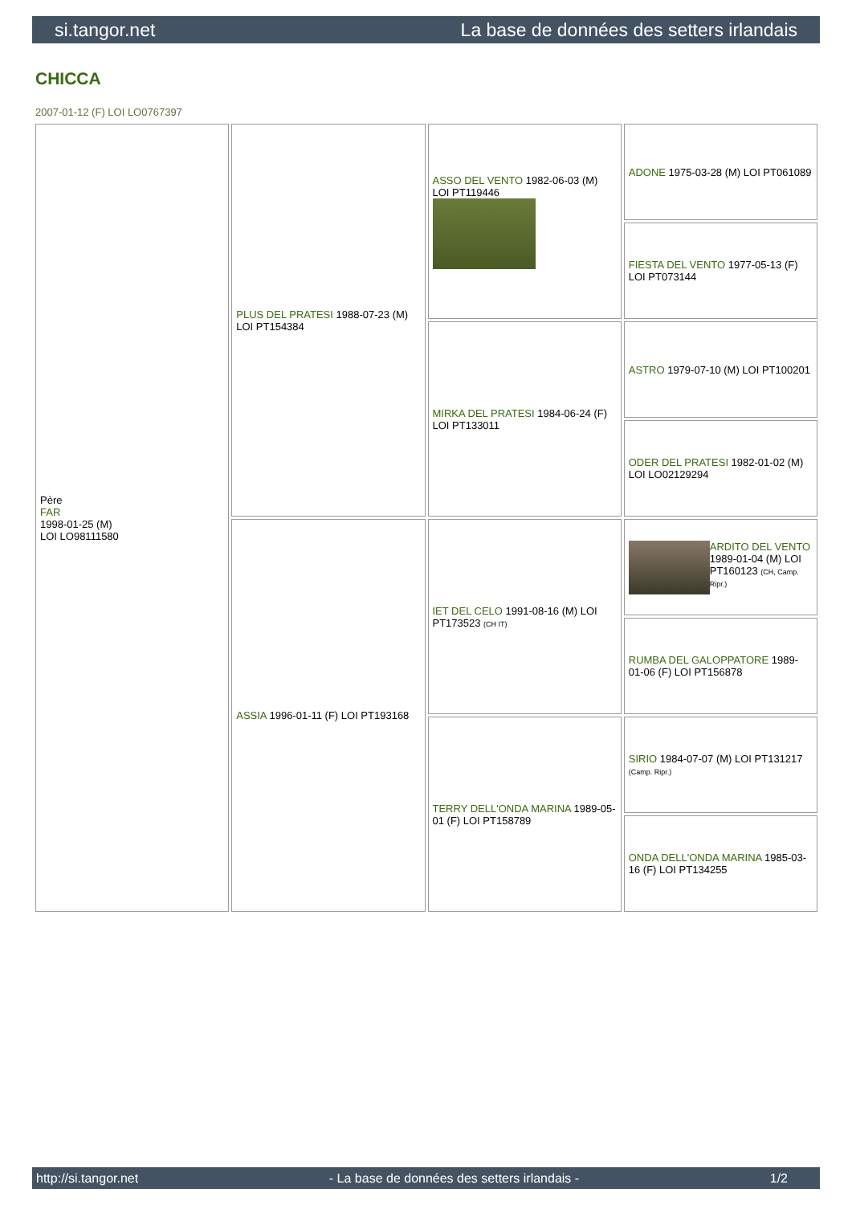si.tangor.net La base de données des setters irlandais
CHICCA
2007-01-12 (F) LOI LO0767397
| Père FAR 1998-01-25 (M) LOI LO98111580 | PLUS DEL PRATESI 1988-07-23 (M) LOI PT154384 | ASSO DEL VENTO 1982-06-03 (M) LOI PT119446 | ADONE 1975-03-28 (M) LOI PT061089 |
| | | | FIESTA DEL VENTO 1977-05-13 (F) LOI PT073144 |
| | | MIRKA DEL PRATESI 1984-06-24 (F) LOI PT133011 | ASTRO 1979-07-10 (M) LOI PT100201 |
| | | | ODER DEL PRATESI 1982-01-02 (M) LOI LO02129294 |
| | ASSIA 1996-01-11 (F) LOI PT193168 | IET DEL CELO 1991-08-16 (M) LOI PT173523 (CH IT) | ARDITO DEL VENTO 1989-01-04 (M) LOI PT160123 (CH, Camp. Ripr.) |
| | | | RUMBA DEL GALOPPATORE 1989-01-06 (F) LOI PT156878 |
| | | TERRY DELL'ONDA MARINA 1989-05-01 (F) LOI PT158789 | SIRIO 1984-07-07 (M) LOI PT131217 (Camp. Ripr.) |
| | | | ONDA DELL'ONDA MARINA 1985-03-16 (F) LOI PT134255 |
http://si.tangor.net - La base de données des setters irlandais - 1/2